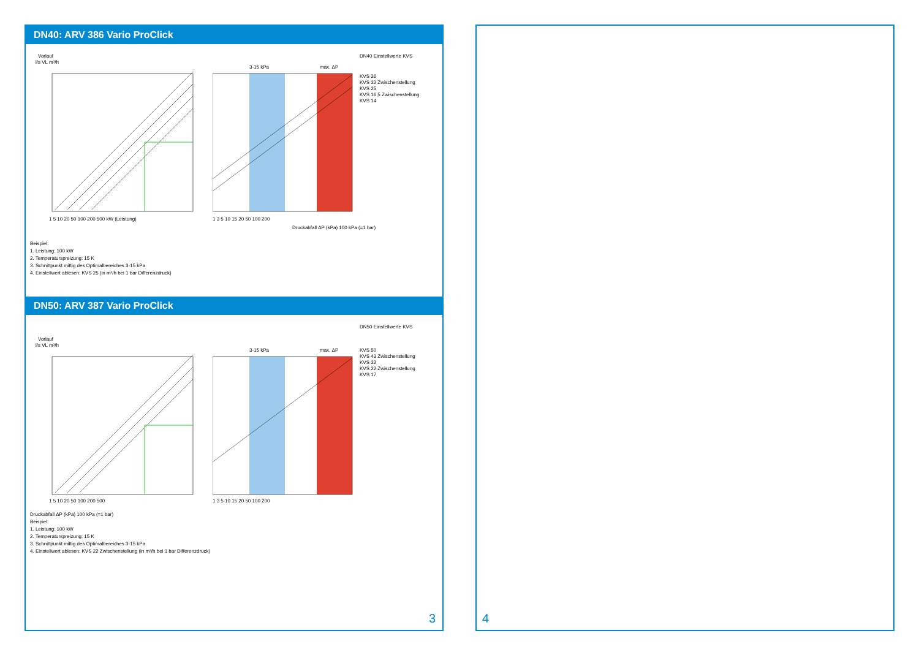DN40: ARV 386 Vario ProClick
Vorlauf
l/s VL m³/h
1 5 10 20 50 100 200 500 kW (Leistung)
3-15 kPa
max. ΔP
DN40 Einstellwerte KVS
KVS 36
KVS 32 Zwischenstellung
KVS 25
KVS 16,5 Zwischenstellung
KVS 14
1 3 5 10 15 20 50 100 200
Druckabfall ΔP (kPa) 100 kPa (=1 bar)
Beispiel:
1. Leistung: 100 kW
2. Temperaturspreizung: 15 K
3. Schnittpunkt mittig des Optimalbereiches 3-15 kPa
4. Einstellwert ablesen: KVS 25 (in m³/h bei 1 bar Differenzdruck)
DN50: ARV 387 Vario ProClick
Vorlauf
l/s VL m³/h
1 5 10 20 50 100 200 500
3-15 kPa
max. ΔP
DN50 Einstellwerte KVS
KVS 50
KVS 43 Zwischenstellung
KVS 32
KVS 22 Zwischenstellung
KVS 17
1 3 5 10 15 20 50 100 200
Druckabfall ΔP (kPa) 100 kPa (=1 bar)
Beispiel:
1. Leistung: 100 kW
2. Temperaturspreizung: 15 K
3. Schnittpunkt mittig des Optimalbereiches 3-15 kPa
4. Einstellwert ablesen: KVS 22 Zwischenstellung (in m³/h bei 1 bar Differenzdruck)
3 4